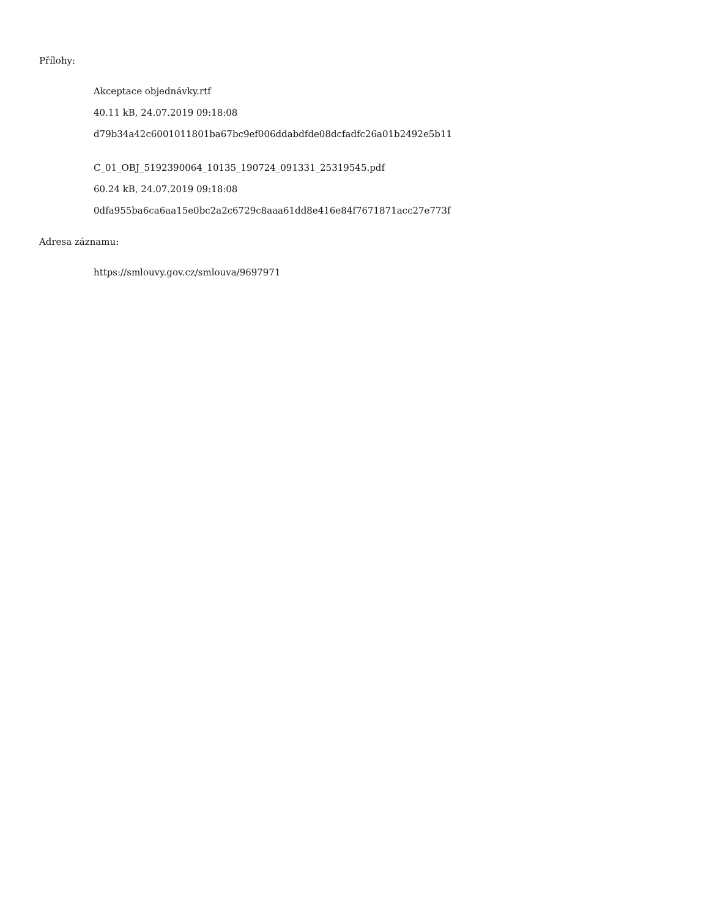Přílohy:
Akceptace objednávky.rtf
40.11 kB, 24.07.2019 09:18:08
d79b34a42c6001011801ba67bc9ef006ddabdfde08dcfadfc26a01b2492e5b11
C_01_OBJ_5192390064_10135_190724_091331_25319545.pdf
60.24 kB, 24.07.2019 09:18:08
0dfa955ba6ca6aa15e0bc2a2c6729c8aaa61dd8e416e84f7671871acc27e773f
Adresa záznamu:
https://smlouvy.gov.cz/smlouva/9697971